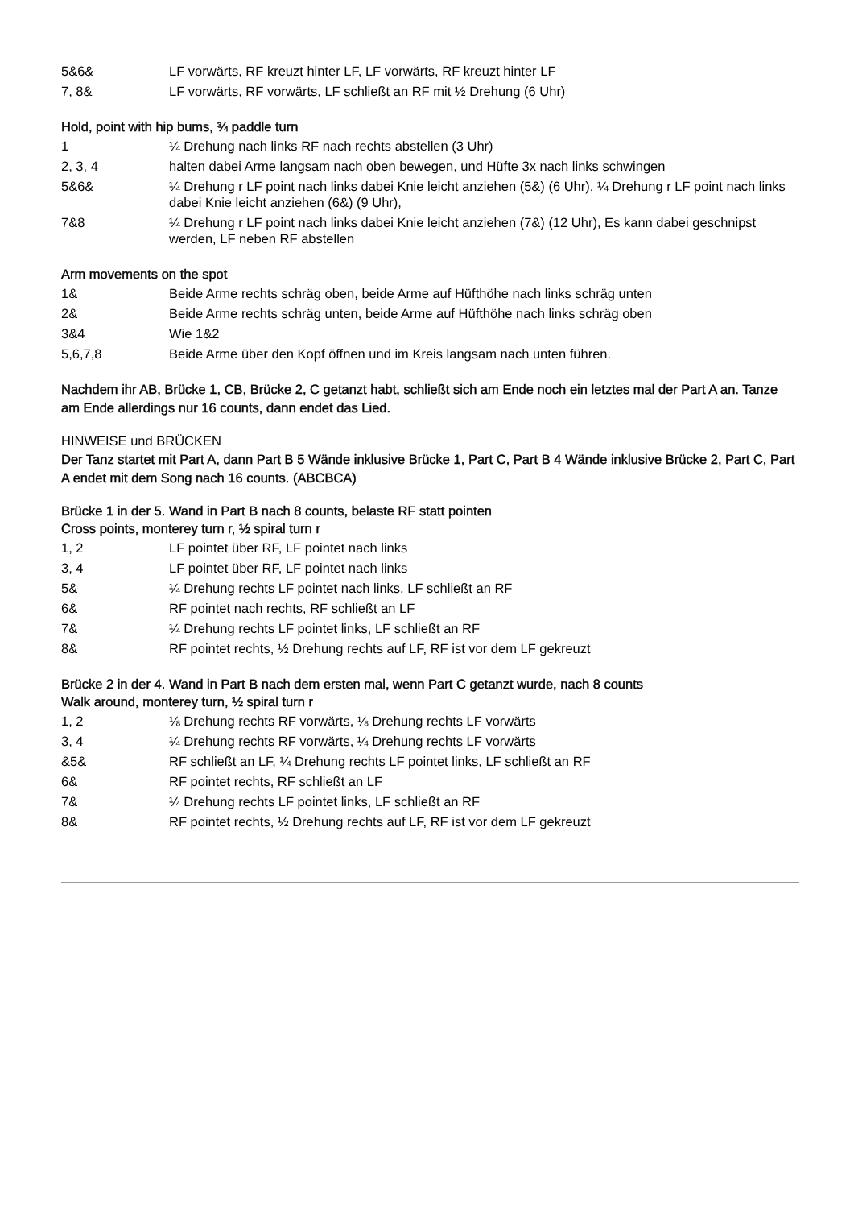| 5&6& | LF vorwärts, RF kreuzt hinter LF, LF vorwärts, RF kreuzt hinter LF |
| 7, 8& | LF vorwärts, RF vorwärts, LF schließt an RF mit ½ Drehung (6 Uhr) |
Hold, point with hip bums, ¾ paddle turn
| 1 | ¼ Drehung nach links RF nach rechts abstellen (3 Uhr) |
| 2, 3, 4 | halten dabei Arme langsam nach oben bewegen, und Hüfte 3x nach links schwingen |
| 5&6& | ¼ Drehung r LF point nach links dabei Knie leicht anziehen (5&) (6 Uhr), ¼ Drehung r LF point nach links dabei Knie leicht anziehen (6&) (9 Uhr), |
| 7&8 | ¼ Drehung r LF point nach links dabei Knie leicht anziehen (7&) (12 Uhr), Es kann dabei geschnipst werden, LF neben RF abstellen |
Arm movements on the spot
| 1& | Beide Arme rechts schräg oben, beide Arme auf Hüfthöhe nach links schräg unten |
| 2& | Beide Arme rechts schräg unten, beide Arme auf Hüfthöhe nach links schräg oben |
| 3&4 | Wie 1&2 |
| 5,6,7,8 | Beide Arme über den Kopf öffnen und im Kreis langsam nach unten führen. |
Nachdem ihr AB, Brücke 1, CB, Brücke 2, C getanzt habt, schließt sich am Ende noch ein letztes mal der Part A an. Tanze am Ende allerdings nur 16 counts, dann endet das Lied.
HINWEISE und BRÜCKEN
Der Tanz startet mit Part A, dann Part B 5 Wände inklusive Brücke 1, Part C, Part B 4 Wände inklusive Brücke 2, Part C, Part A endet mit dem Song nach 16 counts. (ABCBCA)
Brücke 1 in der 5. Wand in Part B nach 8 counts, belaste RF statt pointen
Cross points, monterey turn r, ½ spiral turn r
| 1, 2 | LF pointet über RF, LF pointet nach links |
| 3, 4 | LF pointet über RF, LF pointet nach links |
| 5& | ¼ Drehung rechts LF pointet nach links, LF schließt an RF |
| 6& | RF pointet nach rechts, RF schließt an LF |
| 7& | ¼ Drehung rechts LF pointet links, LF schließt an RF |
| 8& | RF pointet rechts, ½ Drehung rechts auf LF, RF ist vor dem LF gekreuzt |
Brücke 2 in der 4. Wand in Part B nach dem ersten mal, wenn Part C getanzt wurde, nach 8 counts
Walk around, monterey turn, ½ spiral turn r
| 1, 2 | ⅛ Drehung rechts RF vorwärts, ⅛ Drehung rechts LF vorwärts |
| 3, 4 | ¼ Drehung rechts RF vorwärts, ¼ Drehung rechts LF vorwärts |
| &5& | RF schließt an LF, ¼ Drehung rechts LF pointet links, LF schließt an RF |
| 6& | RF pointet rechts, RF schließt an LF |
| 7& | ¼ Drehung rechts LF pointet links, LF schließt an RF |
| 8& | RF pointet rechts, ½ Drehung rechts auf LF, RF ist vor dem LF gekreuzt |